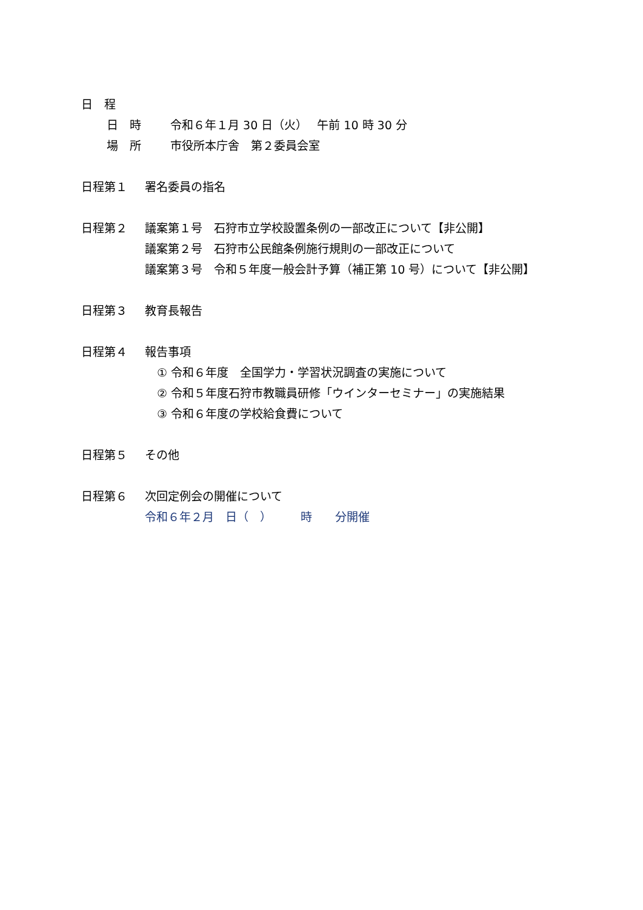日　程
日　時 令和６年１月 30 日（火）　 午前 10 時 30 分
場　所 市役所本庁舎　第２委員会室
日程第１ 署名委員の指名
日程第２ 議案第１号　石狩市立学校設置条例の一部改正について【非公開】
議案第２号　石狩市公民館条例施行規則の一部改正について
議案第３号　令和５年度一般会計予算（補正第 10 号）について【非公開】
日程第３ 教育長報告
日程第４ 報告事項
① 令和６年度　全国学力・学習状況調査の実施について
② 令和５年度石狩市教職員研修「ウインターセミナー」の実施結果
③ 令和６年度の学校給食費について
日程第５ その他
日程第６ 次回定例会の開催について
令和６年２月　日（　）　　　時　　分開催